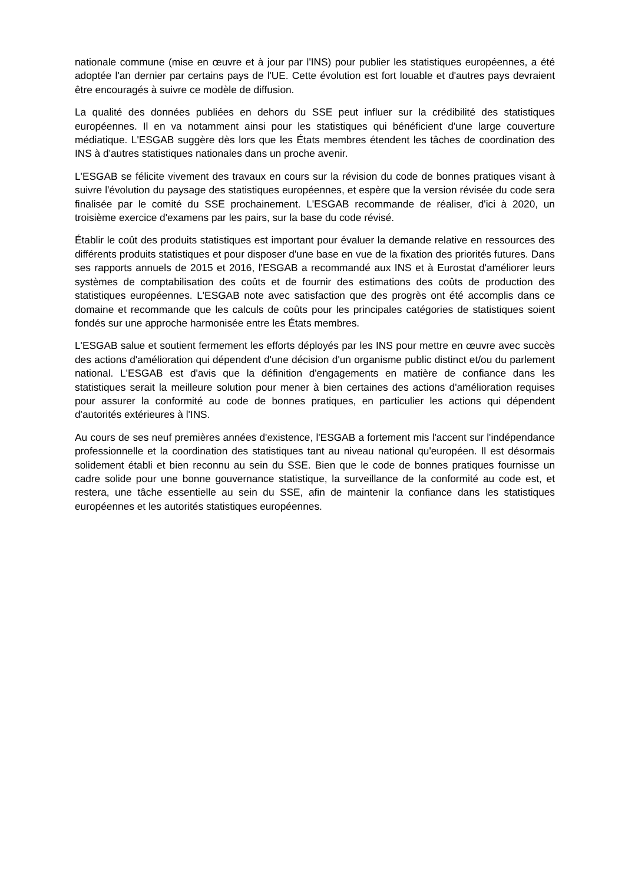nationale commune (mise en œuvre et à jour par l'INS) pour publier les statistiques européennes, a été adoptée l'an dernier par certains pays de l'UE. Cette évolution est fort louable et d'autres pays devraient être encouragés à suivre ce modèle de diffusion.
La qualité des données publiées en dehors du SSE peut influer sur la crédibilité des statistiques européennes. Il en va notamment ainsi pour les statistiques qui bénéficient d'une large couverture médiatique. L'ESGAB suggère dès lors que les États membres étendent les tâches de coordination des INS à d'autres statistiques nationales dans un proche avenir.
L'ESGAB se félicite vivement des travaux en cours sur la révision du code de bonnes pratiques visant à suivre l'évolution du paysage des statistiques européennes, et espère que la version révisée du code sera finalisée par le comité du SSE prochainement. L'ESGAB recommande de réaliser, d'ici à 2020, un troisième exercice d'examens par les pairs, sur la base du code révisé.
Établir le coût des produits statistiques est important pour évaluer la demande relative en ressources des différents produits statistiques et pour disposer d'une base en vue de la fixation des priorités futures. Dans ses rapports annuels de 2015 et 2016, l'ESGAB a recommandé aux INS et à Eurostat d'améliorer leurs systèmes de comptabilisation des coûts et de fournir des estimations des coûts de production des statistiques européennes. L'ESGAB note avec satisfaction que des progrès ont été accomplis dans ce domaine et recommande que les calculs de coûts pour les principales catégories de statistiques soient fondés sur une approche harmonisée entre les États membres.
L'ESGAB salue et soutient fermement les efforts déployés par les INS pour mettre en œuvre avec succès des actions d'amélioration qui dépendent d'une décision d'un organisme public distinct et/ou du parlement national. L'ESGAB est d'avis que la définition d'engagements en matière de confiance dans les statistiques serait la meilleure solution pour mener à bien certaines des actions d'amélioration requises pour assurer la conformité au code de bonnes pratiques, en particulier les actions qui dépendent d'autorités extérieures à l'INS.
Au cours de ses neuf premières années d'existence, l'ESGAB a fortement mis l'accent sur l'indépendance professionnelle et la coordination des statistiques tant au niveau national qu'européen. Il est désormais solidement établi et bien reconnu au sein du SSE. Bien que le code de bonnes pratiques fournisse un cadre solide pour une bonne gouvernance statistique, la surveillance de la conformité au code est, et restera, une tâche essentielle au sein du SSE, afin de maintenir la confiance dans les statistiques européennes et les autorités statistiques européennes.